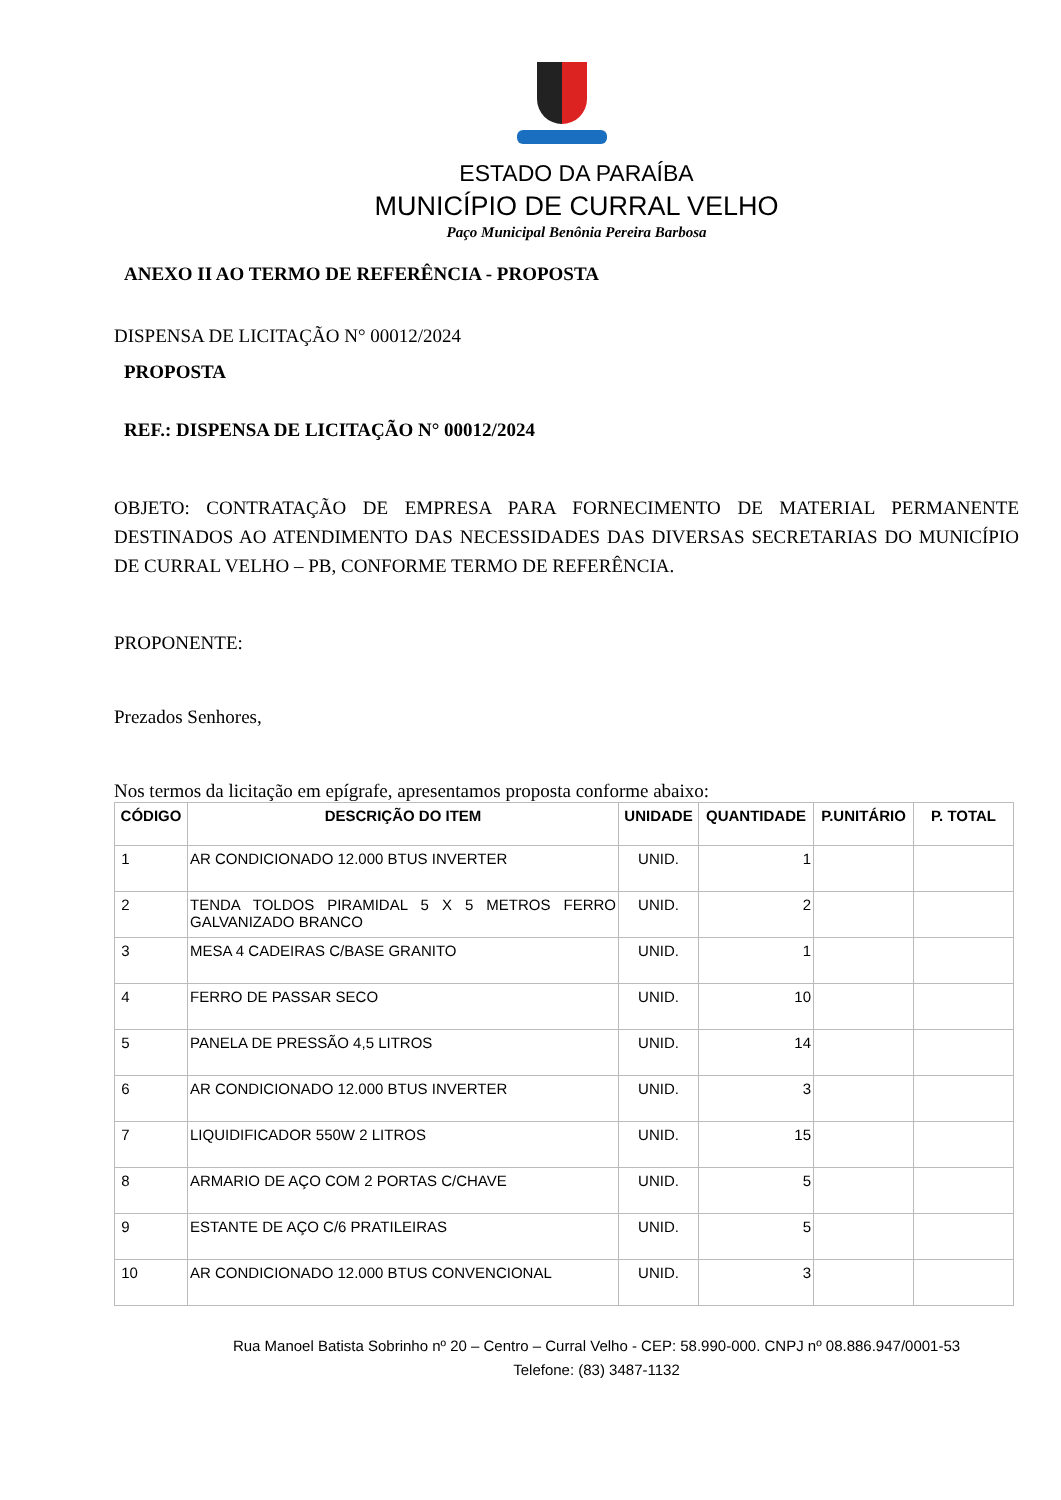ESTADO DA PARAÍBA
MUNICÍPIO DE CURRAL VELHO
Paço Municipal Benônia Pereira Barbosa
ANEXO II AO TERMO DE REFERÊNCIA - PROPOSTA
DISPENSA DE LICITAÇÃO N° 00012/2024
PROPOSTA
REF.: DISPENSA DE LICITAÇÃO N° 00012/2024
OBJETO: CONTRATAÇÃO DE EMPRESA PARA FORNECIMENTO DE MATERIAL PERMANENTE DESTINADOS AO ATENDIMENTO DAS NECESSIDADES DAS DIVERSAS SECRETARIAS DO MUNICÍPIO DE CURRAL VELHO – PB, CONFORME TERMO DE REFERÊNCIA.
PROPONENTE:
Prezados Senhores,
Nos termos da licitação em epígrafe, apresentamos proposta conforme abaixo:
| CÓDIGO | DESCRIÇÃO DO ITEM | UNIDADE | QUANTIDADE | P.UNITÁRIO | P. TOTAL |
| --- | --- | --- | --- | --- | --- |
| 1 | AR CONDICIONADO 12.000 BTUS INVERTER | UNID. | 1 | | |
| 2 | TENDA TOLDOS PIRAMIDAL 5 X 5 METROS FERRO GALVANIZADO BRANCO | UNID. | 2 | | |
| 3 | MESA 4 CADEIRAS C/BASE GRANITO | UNID. | 1 | | |
| 4 | FERRO DE PASSAR SECO | UNID. | 10 | | |
| 5 | PANELA DE PRESSÃO 4,5 LITROS | UNID. | 14 | | |
| 6 | AR CONDICIONADO 12.000 BTUS INVERTER | UNID. | 3 | | |
| 7 | LIQUIDIFICADOR 550W 2 LITROS | UNID. | 15 | | |
| 8 | ARMARIO DE AÇO COM 2 PORTAS C/CHAVE | UNID. | 5 | | |
| 9 | ESTANTE DE AÇO C/6 PRATILEIRAS | UNID. | 5 | | |
| 10 | AR CONDICIONADO 12.000 BTUS CONVENCIONAL | UNID. | 3 | | |
Rua Manoel Batista Sobrinho nº 20 – Centro – Curral Velho - CEP: 58.990-000. CNPJ nº 08.886.947/0001-53
Telefone: (83) 3487-1132